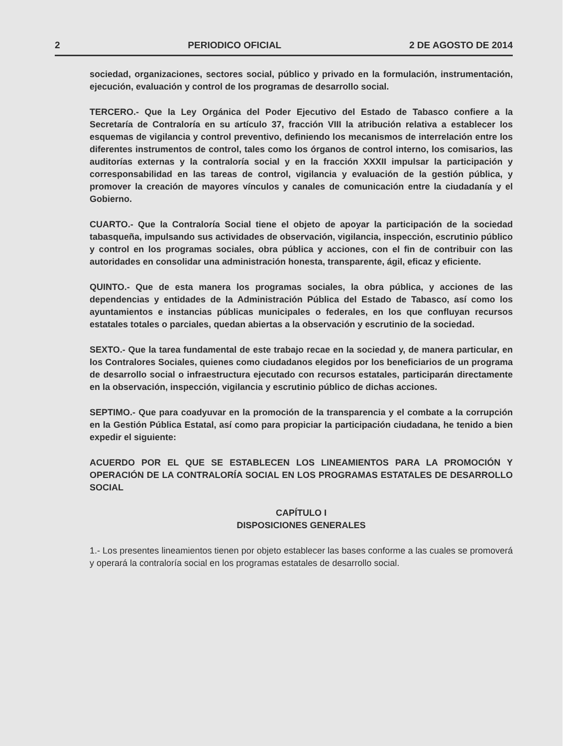2 PERIODICO OFICIAL 2 DE AGOSTO DE 2014
sociedad, organizaciones, sectores social, público y privado en la formulación, instrumentación, ejecución, evaluación y control de los programas de desarrollo social.
TERCERO.- Que la Ley Orgánica del Poder Ejecutivo del Estado de Tabasco confiere a la Secretaría de Contraloría en su artículo 37, fracción VIII la atribución relativa a establecer los esquemas de vigilancia y control preventivo, definiendo los mecanismos de interrelación entre los diferentes instrumentos de control, tales como los órganos de control interno, los comisarios, las auditorías externas y la contraloría social y en la fracción XXXII impulsar la participación y corresponsabilidad en las tareas de control, vigilancia y evaluación de la gestión pública, y promover la creación de mayores vínculos y canales de comunicación entre la ciudadanía y el Gobierno.
CUARTO.- Que la Contraloría Social tiene el objeto de apoyar la participación de la sociedad tabasqueña, impulsando sus actividades de observación, vigilancia, inspección, escrutinio público y control en los programas sociales, obra pública y acciones, con el fin de contribuir con las autoridades en consolidar una administración honesta, transparente, ágil, eficaz y eficiente.
QUINTO.- Que de esta manera los programas sociales, la obra pública, y acciones de las dependencias y entidades de la Administración Pública del Estado de Tabasco, así como los ayuntamientos e instancias públicas municipales o federales, en los que confluyan recursos estatales totales o parciales, quedan abiertas a la observación y escrutinio de la sociedad.
SEXTO.- Que la tarea fundamental de este trabajo recae en la sociedad y, de manera particular, en los Contralores Sociales, quienes como ciudadanos elegidos por los beneficiarios de un programa de desarrollo social o infraestructura ejecutado con recursos estatales, participarán directamente en la observación, inspección, vigilancia y escrutinio público de dichas acciones.
SEPTIMO.- Que para coadyuvar en la promoción de la transparencia y el combate a la corrupción en la Gestión Pública Estatal, así como para propiciar la participación ciudadana, he tenido a bien expedir el siguiente:
ACUERDO POR EL QUE SE ESTABLECEN LOS LINEAMIENTOS PARA LA PROMOCIÓN Y OPERACIÓN DE LA CONTRALORÍA SOCIAL EN LOS PROGRAMAS ESTATALES DE DESARROLLO SOCIAL
CAPÍTULO I
DISPOSICIONES GENERALES
1.- Los presentes lineamientos tienen por objeto establecer las bases conforme a las cuales se promoverá y operará la contraloría social en los programas estatales de desarrollo social.